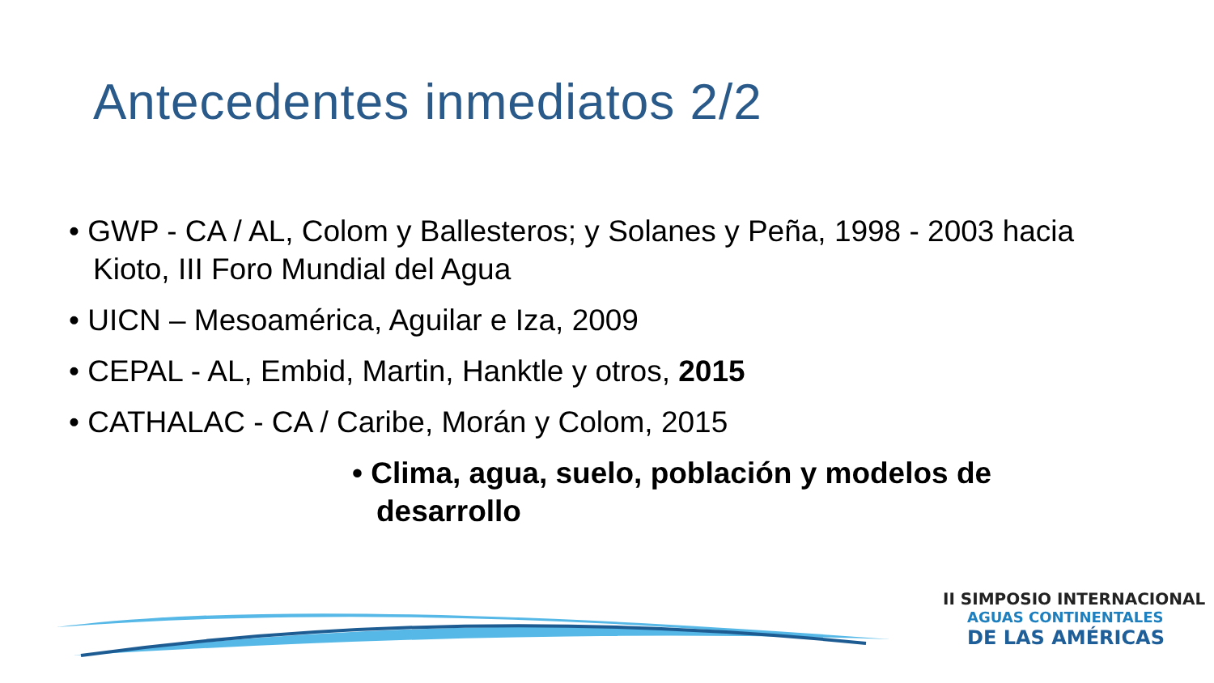Antecedentes inmediatos 2/2
• GWP - CA / AL, Colom y Ballesteros; y Solanes y Peña, 1998 - 2003 hacia Kioto, III Foro Mundial del Agua
• UICN – Mesoamérica, Aguilar e Iza, 2009
• CEPAL - AL, Embid, Martin, Hanktle y otros, 2015
• CATHALAC - CA / Caribe, Morán y Colom, 2015
• Clima, agua, suelo, población y modelos de desarrollo
II SIMPOSIO INTERNACIONAL
AGUAS CONTINENTALES
DE LAS AMÉRICAS